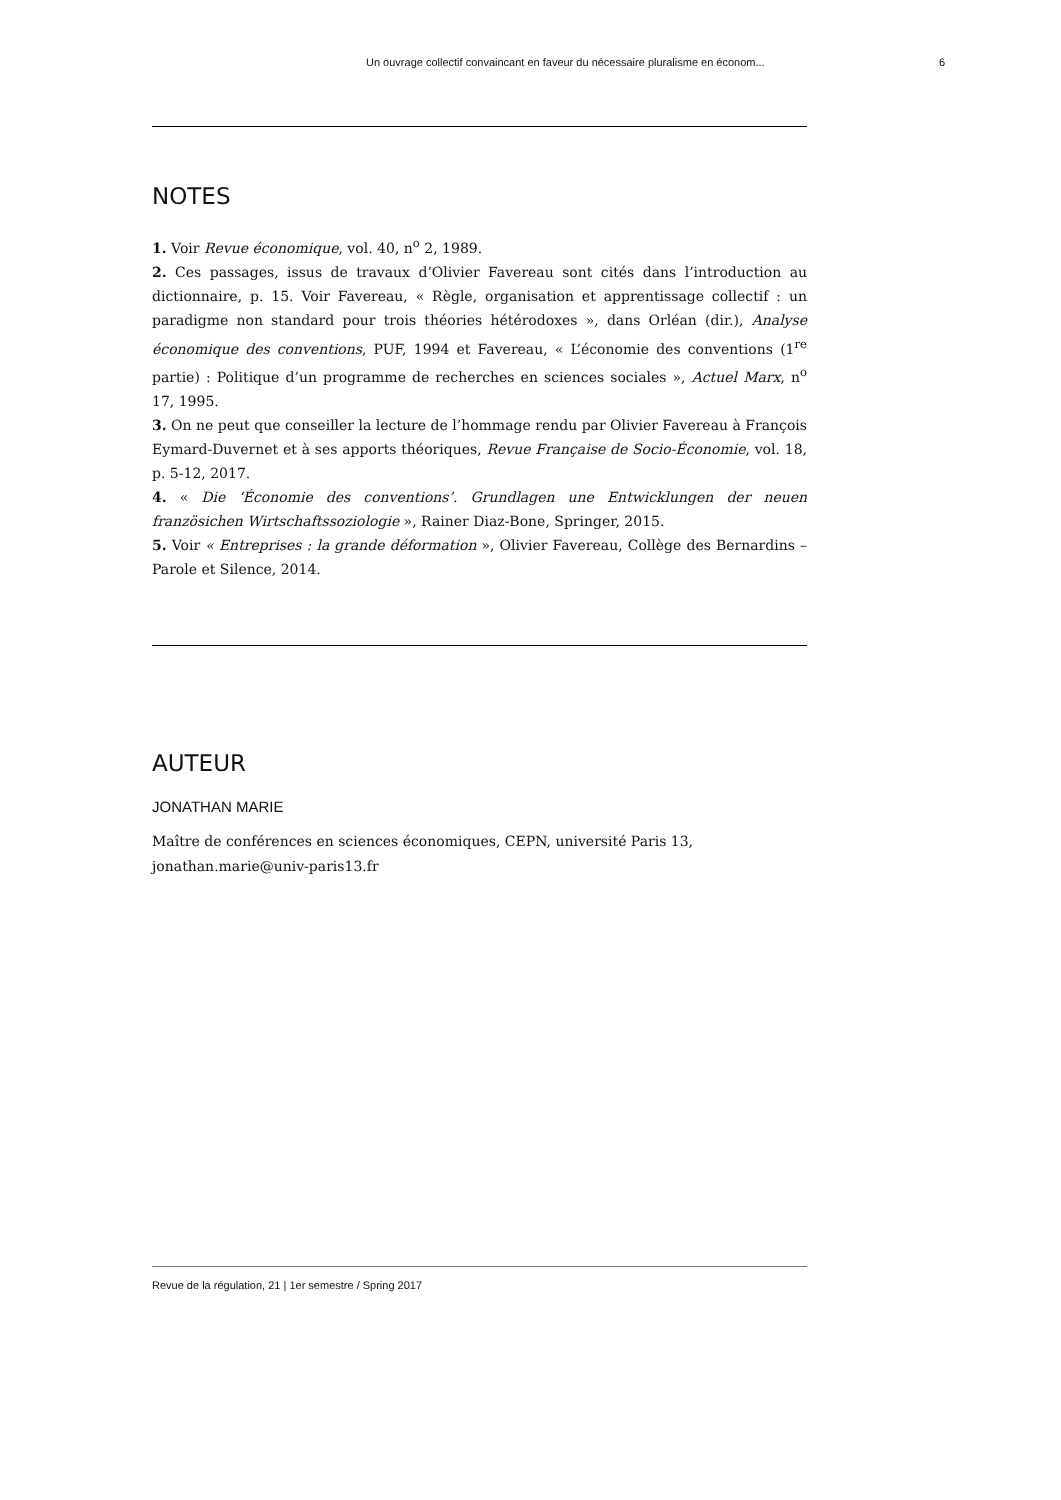Un ouvrage collectif convaincant en faveur du nécessaire pluralisme en économ... 6
NOTES
1. Voir Revue économique, vol. 40, n<sup>o</sup> 2, 1989.
2. Ces passages, issus de travaux d’Olivier Favereau sont cités dans l’introduction au dictionnaire, p. 15. Voir Favereau, « Règle, organisation et apprentissage collectif : un paradigme non standard pour trois théories hétérodoxes », dans Orléan (dir.), Analyse économique des conventions, PUF, 1994 et Favereau, « L’économie des conventions (1<sup>re</sup> partie) : Politique d’un programme de recherches en sciences sociales », Actuel Marx, n<sup>o</sup> 17, 1995.
3. On ne peut que conseiller la lecture de l’hommage rendu par Olivier Favereau à François Eymard-Duvernet et à ses apports théoriques, Revue Française de Socio-Économie, vol. 18, p. 5-12, 2017.
4. « Die ‘Économie des conventions’. Grundlagen une Entwicklungen der neuen französichen Wirtschaftssoziologie », Rainer Diaz-Bone, Springer, 2015.
5. Voir « Entreprises : la grande déformation », Olivier Favereau, Collège des Bernardins – Parole et Silence, 2014.
AUTEUR
JONATHAN MARIE
Maître de conférences en sciences économiques, CEPN, université Paris 13,
jonathan.marie@univ-paris13.fr
Revue de la régulation, 21 | 1er semestre / Spring 2017